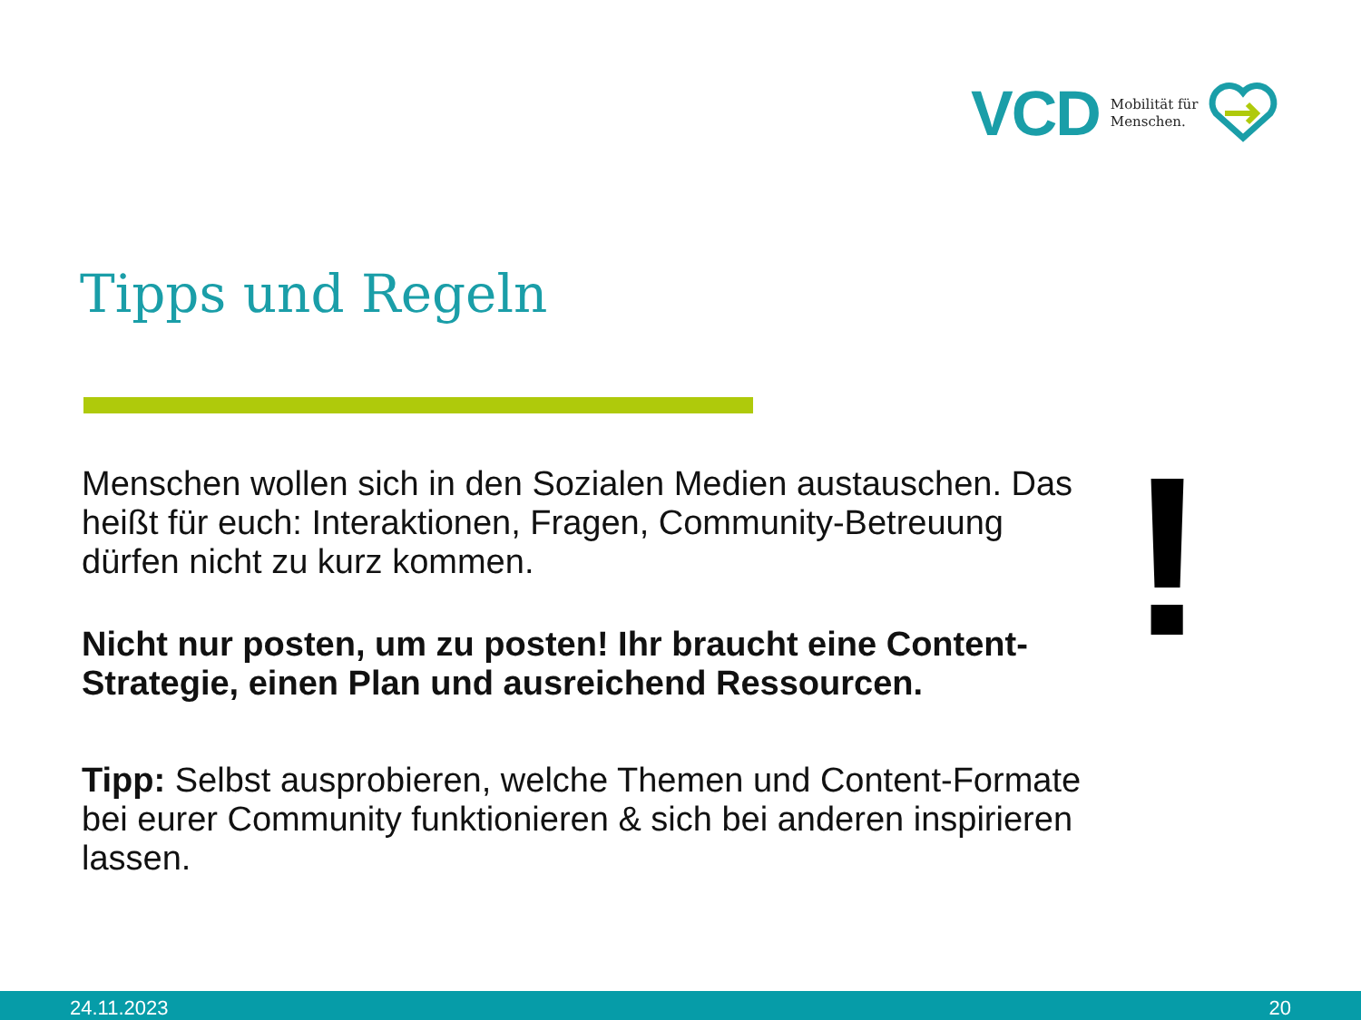VCD Mobilität für
Menschen.
Tipps und Regeln
Menschen wollen sich in den Sozialen Medien austauschen. Das heißt für euch: Interaktionen, Fragen, Community-Betreuung dürfen nicht zu kurz kommen.
Nicht nur posten, um zu posten! Ihr braucht eine Content-Strategie, einen Plan und ausreichend Ressourcen.
Tipp: Selbst ausprobieren, welche Themen und Content-Formate bei eurer Community funktionieren & sich bei anderen inspirieren lassen.
!
24.11.2023 20